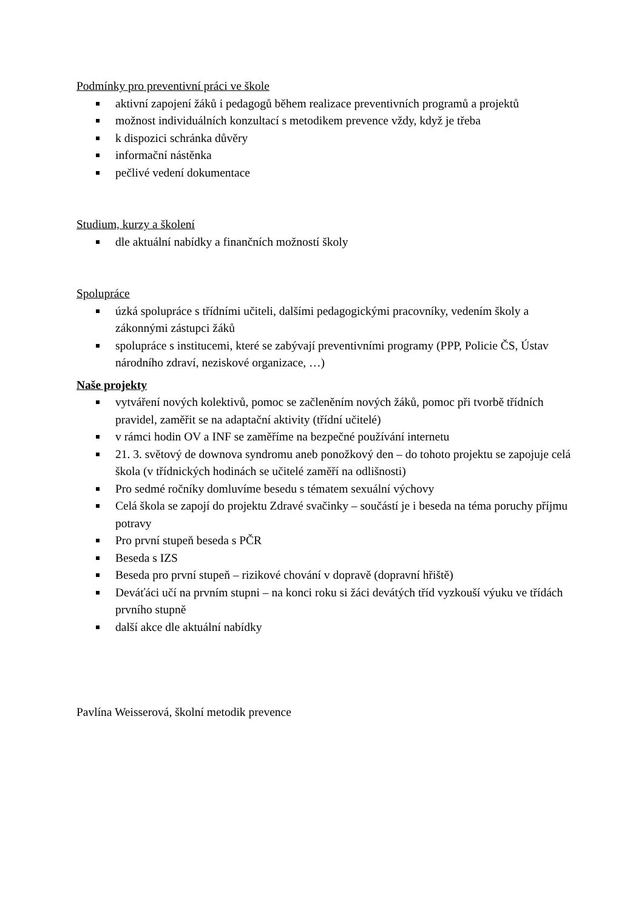Podmínky pro preventivní práci ve škole
aktivní zapojení žáků i pedagogů během realizace preventivních programů a projektů
možnost individuálních konzultací s metodikem prevence vždy, když je třeba
k dispozici schránka důvěry
informační nástěnka
pečlivé vedení dokumentace
Studium, kurzy a školení
dle aktuální nabídky a finančních možností školy
Spolupráce
úzká spolupráce s třídními učiteli, dalšími pedagogickými pracovníky, vedením školy a zákonnými zástupci žáků
spolupráce s institucemi, které se zabývají preventivními programy (PPP, Policie ČS, Ústav národního zdraví, neziskové organizace, …)
Naše projekty
vytváření nových kolektivů, pomoc se začleněním nových žáků, pomoc při tvorbě třídních pravidel, zaměřit se na adaptační aktivity (třídní učitelé)
v rámci hodin OV a INF se zaměříme na bezpečné používání internetu
21. 3. světový de downova syndromu aneb ponožkový den – do tohoto projektu se zapojuje celá škola (v třídnických hodinách se učitelé zaměří na odlišnosti)
Pro sedmé ročníky domluvíme besedu s tématem sexuální výchovy
Celá škola se zapojí do projektu Zdravé svačinky – součástí je i beseda na téma poruchy příjmu potravy
Pro první stupeň beseda s PČR
Beseda s IZS
Beseda pro první stupeň – rizikové chování v dopravě (dopravní hřiště)
Deváťáci učí na prvním stupni – na konci roku si žáci devátých tříd vyzkouší výuku ve třídách prvního stupně
další akce dle aktuální nabídky
Pavlína Weisserová, školní metodik prevence